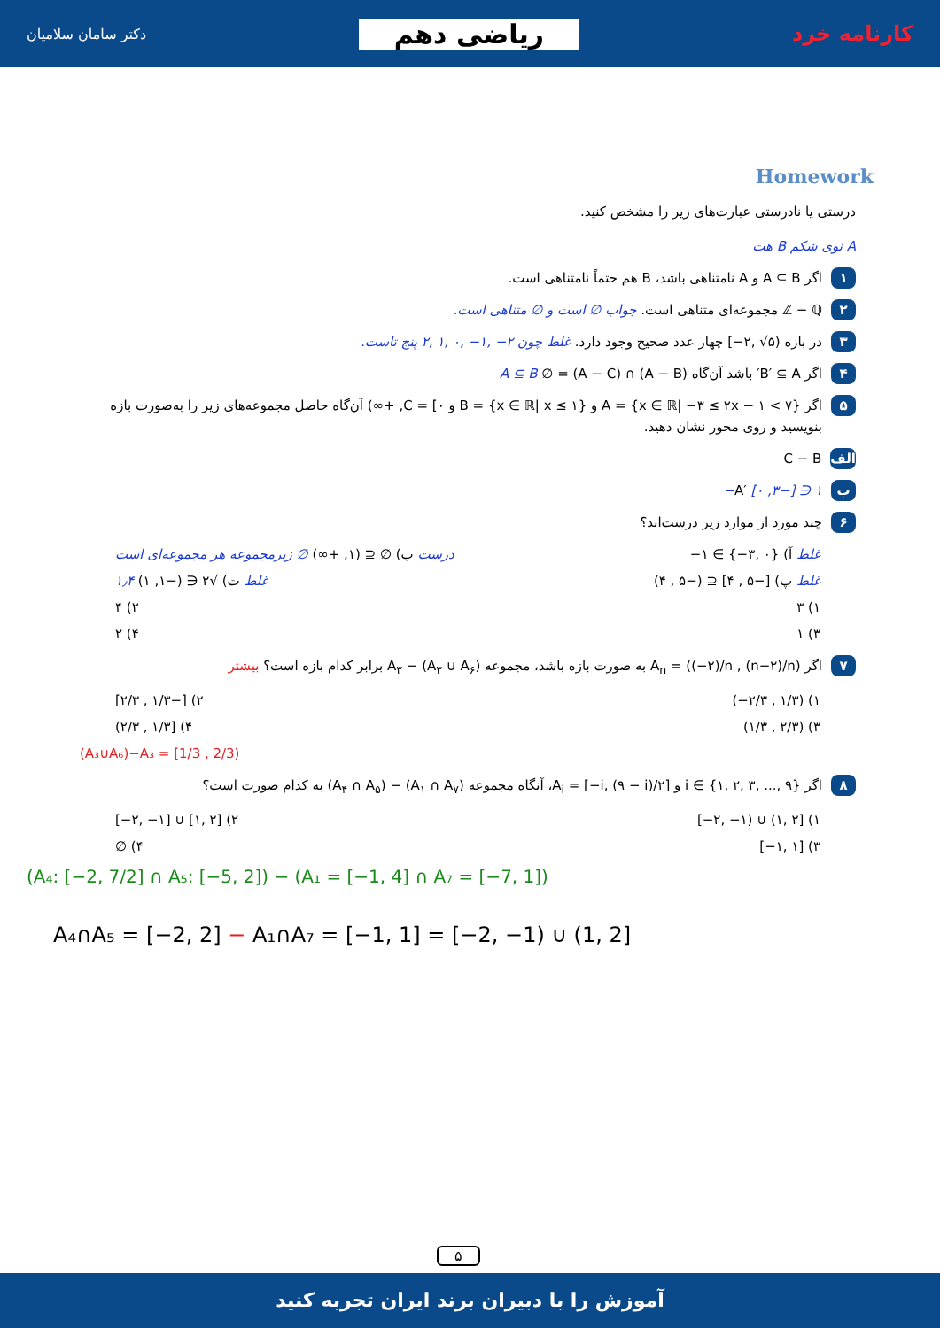دکتر سامان سلامیان ریاضی دهم کارنامه خرد
Homework
درستی یا نادرستی عبارت‌های زیر را مشخص کنید.
A نوی شکم B هت
۱ اگر A ⊆ B و A نامتناهی باشد، B هم حتماً نامتناهی است.
۲ ℤ − ℚ مجموعه‌ای متناهی است. جواب ∅ است و ∅ متناهی است.
۳ در بازه (۵√ ,۲−] چهار عدد صحیح وجود دارد. غلط چون ۲− ,۱− ,۰ ,۱ ,۲ پنج تاست.
۴ اگر B′ ⊆ A′ باشد آن‌گاه (A − B) ∩ (A − C) = ∅ A ⊆ B
۵ اگر {A = {x ∈ ℝ| −۳ ≤ ۲x − ۱ < ۷ و {B = {x ∈ ℝ| x ≤ ۱ و C = [۰, +∞) آن‌گاه حاصل مجموعه‌های زیر را به‌صورت بازه بنویسید و روی محور نشان دهید.
الف C − B
ب A′ [۰ ,۳−] ∋ ۱−
۶ چند مورد از موارد زیر درست‌اند؟
غلط آ) {۰ ,۳−} ∋ ۱− درست ب) ∅ ⊆ (۱, +∞) ∅ زیرمجموعه هر مجموعه‌ای است
غلط پ) [−۵ , ۴] ⊆ (−۵ , ۴) غلط ت) √۲ ∈ (−۱, ۱) ۱٫۴
۱) ۳ ۲) ۴
۳) ۱ ۴) ۲
۷ اگر A<sub>n</sub> = ((−۲)/n , (n−۲)/n) به صورت بازه باشد، مجموعه (A<sub>۳</sub> ∪ A<sub>۶</sub>) − A<sub>۳</sub> برابر کدام بازه است؟ بیشتر
۱) (۱/۳ , ۲/۳−) ۲) [−۱/۳ , ۲/۳]
۳) (۲/۳ , ۱/۳) ۴) [۱/۳ , ۲/۳)
(A₃∪A₆)−A₃ = [1/3 , 2/3)
۸ اگر {۹ ,... ,۳ ,۲ ,۱} ∋ i و A<sub>i</sub> = [−i, (۹ − i)/۲]، آنگاه مجموعه (A<sub>۱</sub> ∩ A<sub>۷</sub>) − (A<sub>۴</sub> ∩ A<sub>۵</sub>) به کدام صورت است؟
۱) [۲ ,۱) ∪ (۱− ,۲−] ۲) [۲ ,۱] ∪ [۱− ,۲−]
۳) [۱ ,۱−] ۴) ∅
(A₄: [−2, 7/2] ∩ A₅: [−5, 2]) − (A₁ = [−1, 4] ∩ A₇ = [−7, 1])
A₄∩A₅ = [−2, 2] − A₁∩A₇ = [−1, 1] = [−2, −1) ∪ (1, 2]
۵
آموزش را با دبیران برند ایران تجربه کنید